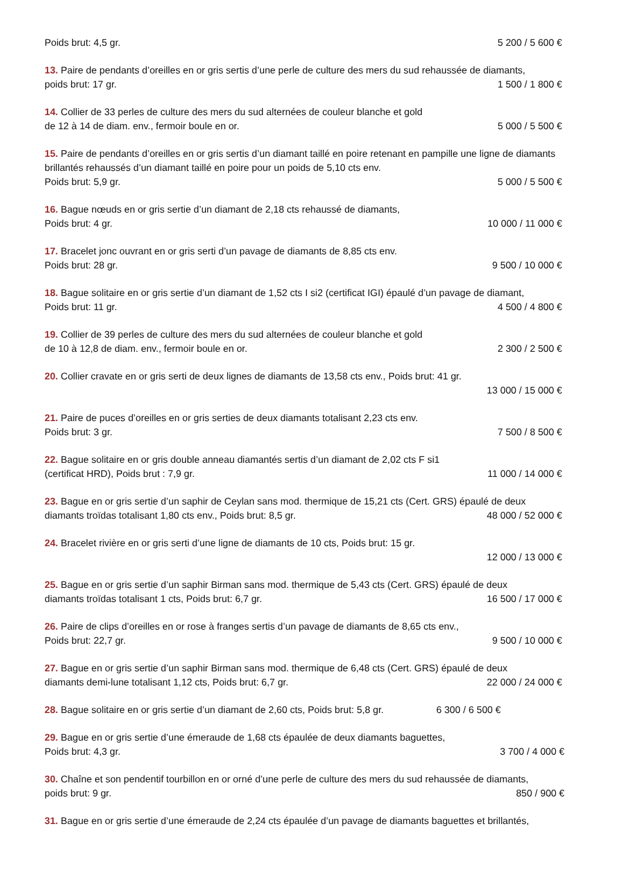Poids brut: 4,5 gr. 5 200 / 5 600 €
13. Paire de pendants d’oreilles en or gris sertis d’une perle de culture des mers du sud rehaussée de diamants,
poids brut: 17 gr. 1 500 / 1 800 €
14. Collier de 33 perles de culture des mers du sud alternées de couleur blanche et gold
de 12 à 14 de diam. env., fermoir boule en or. 5 000 / 5 500 €
15. Paire de pendants d’oreilles en or gris sertis d’un diamant taillé en poire retenant en pampille une ligne de diamants brillantés rehaussés d’un diamant taillé en poire pour un poids de 5,10 cts env.
Poids brut: 5,9 gr. 5 000 / 5 500 €
16. Bague nœuds en or gris sertie d’un diamant de 2,18 cts rehaussé de diamants,
Poids brut: 4 gr. 10 000 / 11 000 €
17. Bracelet jonc ouvrant en or gris serti d’un pavage de diamants de 8,85 cts env.
Poids brut: 28 gr. 9 500 / 10 000 €
18. Bague solitaire en or gris sertie d’un diamant de 1,52 cts I si2 (certificat IGI) épaulé d’un pavage de diamant,
Poids brut: 11 gr. 4 500 / 4 800 €
19. Collier de 39 perles de culture des mers du sud alternées de couleur blanche et gold
de 10 à 12,8 de diam. env., fermoir boule en or. 2 300 / 2 500 €
20. Collier cravate en or gris serti de deux lignes de diamants de 13,58 cts env., Poids brut: 41 gr.
13 000 / 15 000 €
21. Paire de puces d’oreilles en or gris serties de deux diamants totalisant 2,23 cts env.
Poids brut: 3 gr. 7 500 / 8 500 €
22. Bague solitaire en or gris double anneau diamantés sertis d’un diamant de 2,02 cts F si1
(certificat HRD), Poids brut : 7,9 gr. 11 000 / 14 000 €
23. Bague en or gris sertie d’un saphir de Ceylan sans mod. thermique de 15,21 cts (Cert. GRS) épaulé de deux
diamants troïdas totalisant 1,80 cts env., Poids brut: 8,5 gr. 48 000 / 52 000 €
24. Bracelet rivière en or gris serti d’une ligne de diamants de 10 cts, Poids brut: 15 gr.
12 000 / 13 000 €
25. Bague en or gris sertie d’un saphir Birman sans mod. thermique de 5,43 cts (Cert. GRS) épaulé de deux
diamants troïdas totalisant 1 cts, Poids brut: 6,7 gr. 16 500 / 17 000 €
26. Paire de clips d’oreilles en or rose à franges sertis d’un pavage de diamants de 8,65 cts env.,
Poids brut: 22,7 gr. 9 500 / 10 000 €
27. Bague en or gris sertie d’un saphir Birman sans mod. thermique de 6,48 cts (Cert. GRS) épaulé de deux
diamants demi-lune totalisant 1,12 cts, Poids brut: 6,7 gr. 22 000 / 24 000 €
28. Bague solitaire en or gris sertie d’un diamant de 2,60 cts, Poids brut: 5,8 gr. 6 300 / 6 500 €
29. Bague en or gris sertie d’une émeraude de 1,68 cts épaulée de deux diamants baguettes,
Poids brut: 4,3 gr. 3 700 / 4 000 €
30. Chaîne et son pendentif tourbillon en or orné d’une perle de culture des mers du sud rehaussée de diamants,
poids brut: 9 gr. 850 / 900 €
31. Bague en or gris sertie d’une émeraude de 2,24 cts épaulée d’un pavage de diamants baguettes et brillantés,